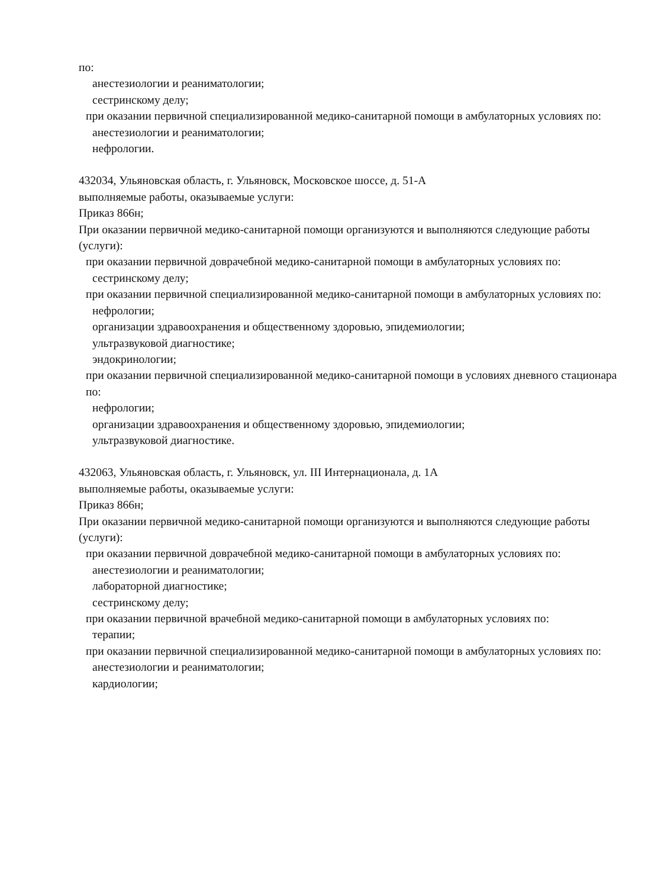по:
анестезиологии и реаниматологии;
сестринскому делу;
при оказании первичной специализированной медико-санитарной помощи в амбулаторных условиях по:
анестезиологии и реаниматологии;
нефрологии.
432034, Ульяновская область, г. Ульяновск, Московское шоссе, д. 51-А
выполняемые работы, оказываемые услуги:
Приказ 866н;
При оказании первичной медико-санитарной помощи организуются и выполняются следующие работы (услуги):
при оказании первичной доврачебной медико-санитарной помощи в амбулаторных условиях по:
сестринскому делу;
при оказании первичной специализированной медико-санитарной помощи в амбулаторных условиях по:
нефрологии;
организации здравоохранения и общественному здоровью, эпидемиологии;
ультразвуковой диагностике;
эндокринологии;
при оказании первичной специализированной медико-санитарной помощи в условиях дневного стационара по:
нефрологии;
организации здравоохранения и общественному здоровью, эпидемиологии;
ультразвуковой диагностике.
432063, Ульяновская область, г. Ульяновск, ул. III Интернационала, д. 1А
выполняемые работы, оказываемые услуги:
Приказ 866н;
При оказании первичной медико-санитарной помощи организуются и выполняются следующие работы (услуги):
при оказании первичной доврачебной медико-санитарной помощи в амбулаторных условиях по:
анестезиологии и реаниматологии;
лабораторной диагностике;
сестринскому делу;
при оказании первичной врачебной медико-санитарной помощи в амбулаторных условиях по:
терапии;
при оказании первичной специализированной медико-санитарной помощи в амбулаторных условиях по:
анестезиологии и реаниматологии;
кардиологии;